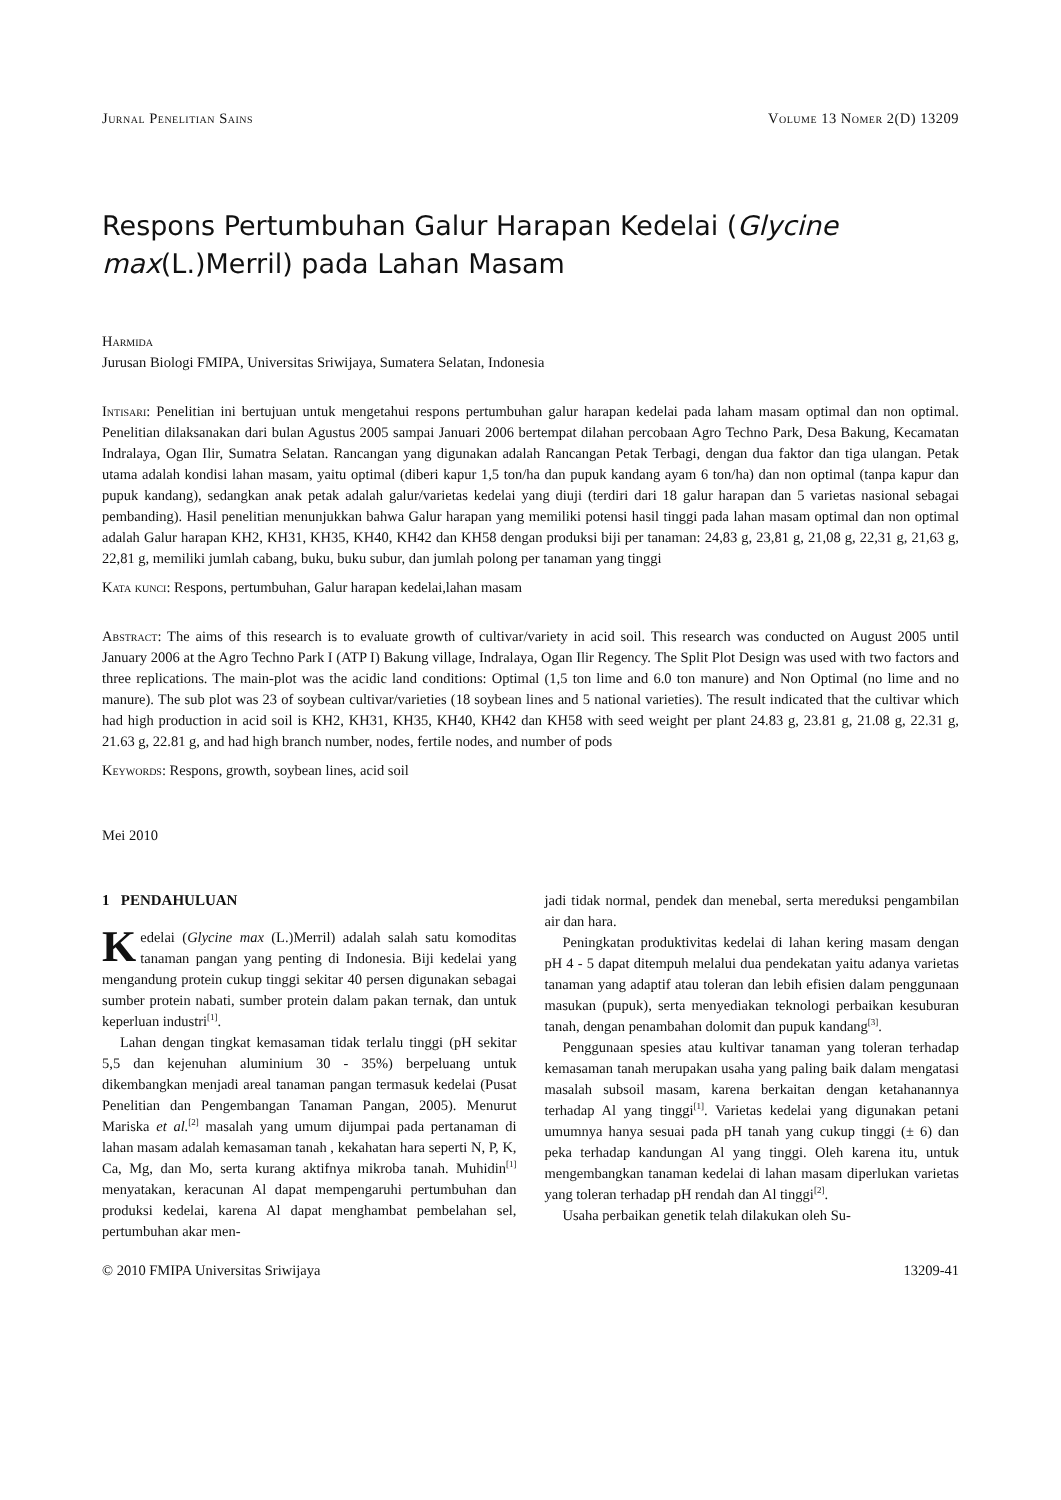Jurnal Penelitian Sains Volume 13 Nomer 2(D) 13209
Respons Pertumbuhan Galur Harapan Kedelai (Glycine max(L.)Merril) pada Lahan Masam
Harmida
Jurusan Biologi FMIPA, Universitas Sriwijaya, Sumatera Selatan, Indonesia
Intisari: Penelitian ini bertujuan untuk mengetahui respons pertumbuhan galur harapan kedelai pada laham masam optimal dan non optimal. Penelitian dilaksanakan dari bulan Agustus 2005 sampai Januari 2006 bertempat dilahan percobaan Agro Techno Park, Desa Bakung, Kecamatan Indralaya, Ogan Ilir, Sumatra Selatan. Rancangan yang digunakan adalah Rancangan Petak Terbagi, dengan dua faktor dan tiga ulangan. Petak utama adalah kondisi lahan masam, yaitu optimal (diberi kapur 1,5 ton/ha dan pupuk kandang ayam 6 ton/ha) dan non optimal (tanpa kapur dan pupuk kandang), sedangkan anak petak adalah galur/varietas kedelai yang diuji (terdiri dari 18 galur harapan dan 5 varietas nasional sebagai pembanding). Hasil penelitian menunjukkan bahwa Galur harapan yang memiliki potensi hasil tinggi pada lahan masam optimal dan non optimal adalah Galur harapan KH2, KH31, KH35, KH40, KH42 dan KH58 dengan produksi biji per tanaman: 24,83 g, 23,81 g, 21,08 g, 22,31 g, 21,63 g, 22,81 g, memiliki jumlah cabang, buku, buku subur, dan jumlah polong per tanaman yang tinggi
Kata kunci: Respons, pertumbuhan, Galur harapan kedelai,lahan masam
Abstract: The aims of this research is to evaluate growth of cultivar/variety in acid soil. This research was conducted on August 2005 until January 2006 at the Agro Techno Park I (ATP I) Bakung village, Indralaya, Ogan Ilir Regency. The Split Plot Design was used with two factors and three replications. The main-plot was the acidic land conditions: Optimal (1,5 ton lime and 6.0 ton manure) and Non Optimal (no lime and no manure). The sub plot was 23 of soybean cultivar/varieties (18 soybean lines and 5 national varieties). The result indicated that the cultivar which had high production in acid soil is KH2, KH31, KH35, KH40, KH42 dan KH58 with seed weight per plant 24.83 g, 23.81 g, 21.08 g, 22.31 g, 21.63 g, 22.81 g, and had high branch number, nodes, fertile nodes, and number of pods
Keywords: Respons, growth, soybean lines, acid soil
Mei 2010
1 PENDAHULUAN
Kedelai (Glycine max (L.)Merril) adalah salah satu komoditas tanaman pangan yang penting di Indonesia. Biji kedelai yang mengandung protein cukup tinggi sekitar 40 persen digunakan sebagai sumber protein nabati, sumber protein dalam pakan ternak, dan untuk keperluan industri<sup>[1]</sup>.
Lahan dengan tingkat kemasaman tidak terlalu tinggi (pH sekitar 5,5 dan kejenuhan aluminium 30 - 35%) berpeluang untuk dikembangkan menjadi areal tanaman pangan termasuk kedelai (Pusat Penelitian dan Pengembangan Tanaman Pangan, 2005). Menurut Mariska et al.<sup>[2]</sup> masalah yang umum dijumpai pada pertanaman di lahan masam adalah kemasaman tanah , kekahatan hara seperti N, P, K, Ca, Mg, dan Mo, serta kurang aktifnya mikroba tanah. Muhidin<sup>[1]</sup> menyatakan, keracunan Al dapat mempengaruhi pertumbuhan dan produksi kedelai, karena Al dapat menghambat pembelahan sel, pertumbuhan akar men-
jadi tidak normal, pendek dan menebal, serta mereduksi pengambilan air dan hara.
Peningkatan produktivitas kedelai di lahan kering masam dengan pH 4 - 5 dapat ditempuh melalui dua pendekatan yaitu adanya varietas tanaman yang adaptif atau toleran dan lebih efisien dalam penggunaan masukan (pupuk), serta menyediakan teknologi perbaikan kesuburan tanah, dengan penambahan dolomit dan pupuk kandang<sup>[3]</sup>.
Penggunaan spesies atau kultivar tanaman yang toleran terhadap kemasaman tanah merupakan usaha yang paling baik dalam mengatasi masalah subsoil masam, karena berkaitan dengan ketahanannya terhadap Al yang tinggi<sup>[1]</sup>. Varietas kedelai yang digunakan petani umumnya hanya sesuai pada pH tanah yang cukup tinggi (± 6) dan peka terhadap kandungan Al yang tinggi. Oleh karena itu, untuk mengembangkan tanaman kedelai di lahan masam diperlukan varietas yang toleran terhadap pH rendah dan Al tinggi<sup>[2]</sup>.
Usaha perbaikan genetik telah dilakukan oleh Su-
© 2010 FMIPA Universitas Sriwijaya 13209-41